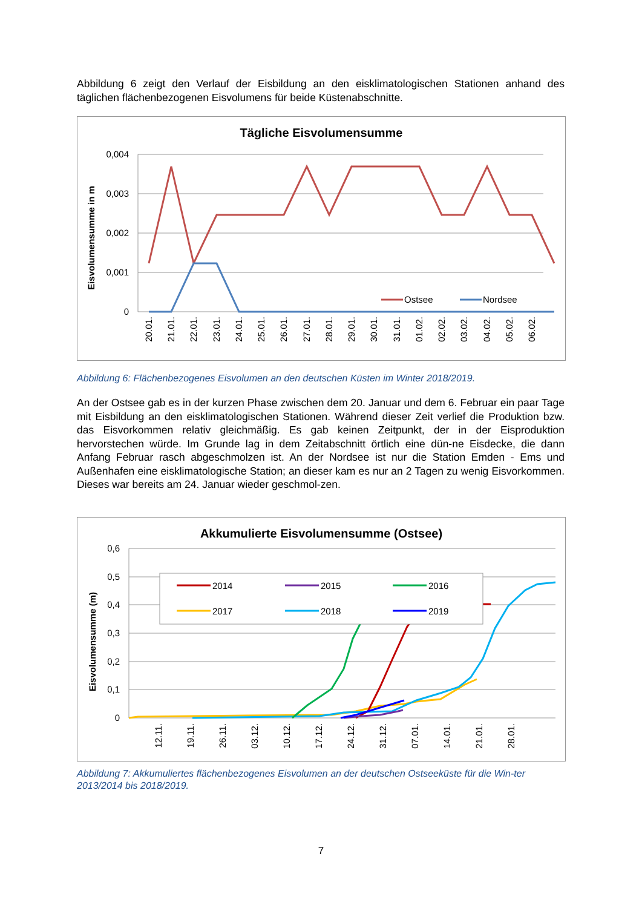Abbildung 6 zeigt den Verlauf der Eisbildung an den eisklimatologischen Stationen anhand des täglichen flächenbezogenen Eisvolumens für beide Küstenabschnitte.
Tägliche Eisvolumensumme
Eisvolumensumme in m
0,004
0,003
0,002
0,001
0
Ostsee
Nordsee
20.01.
21.01.
22.01.
23.01.
24.01.
25.01.
26.01.
27.01.
28.01.
29.01.
30.01.
31.01.
01.02.
02.02.
03.02.
04.02.
05.02.
06.02.
Abbildung 6: Flächenbezogenes Eisvolumen an den deutschen Küsten im Winter 2018/2019.
An der Ostsee gab es in der kurzen Phase zwischen dem 20. Januar und dem 6. Februar ein paar Tage mit Eisbildung an den eisklimatologischen Stationen. Während dieser Zeit verlief die Produktion bzw. das Eisvorkommen relativ gleichmäßig. Es gab keinen Zeitpunkt, der in der Eisproduktion hervorstechen würde. Im Grunde lag in dem Zeitabschnitt örtlich eine dün-ne Eisdecke, die dann Anfang Februar rasch abgeschmolzen ist. An der Nordsee ist nur die Station Emden - Ems und Außenhafen eine eisklimatologische Station; an dieser kam es nur an 2 Tagen zu wenig Eisvorkommen. Dieses war bereits am 24. Januar wieder geschmol-zen.
Akkumulierte Eisvolumensumme (Ostsee)
Eisvolumensumme (m)
0,6
0,5
0,4
0,3
0,2
0,1
0
2014
2015
2016
2017
2018
2019
12.11.
19.11.
26.11.
03.12.
10.12.
17.12.
24.12.
31.12.
07.01.
14.01.
21.01.
28.01.
Abbildung 7: Akkumuliertes flächenbezogenes Eisvolumen an der deutschen Ostseeküste für die Win-ter 2013/2014 bis 2018/2019.
7